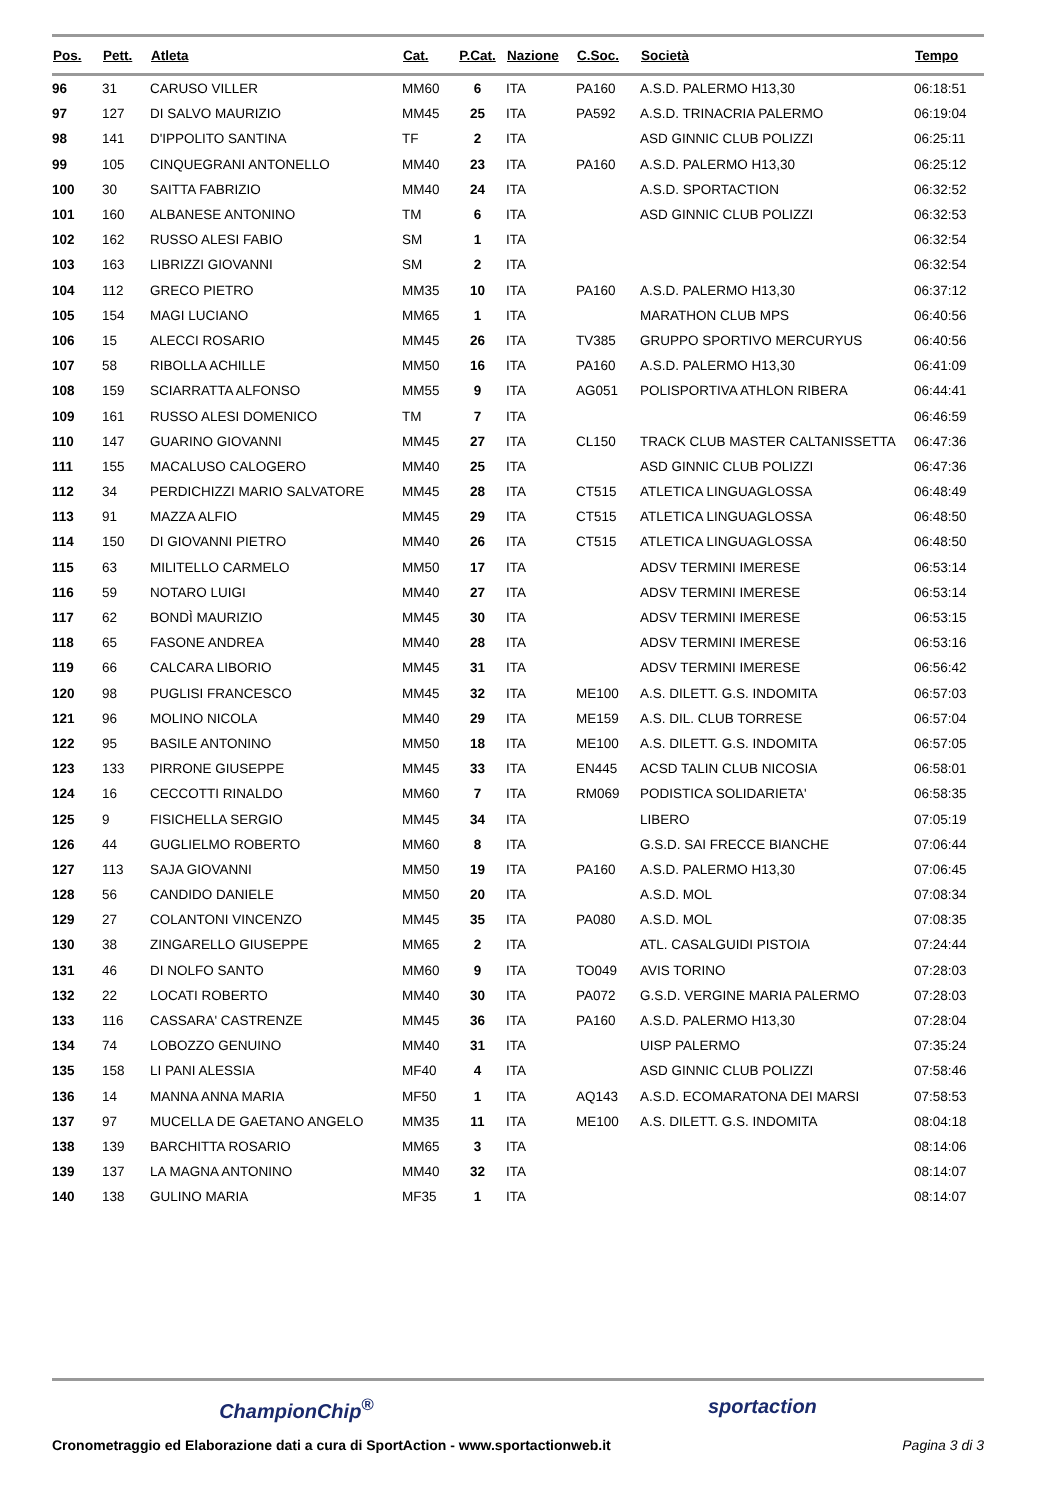| Pos. | Pett. | Atleta | Cat. | P.Cat. | Nazione | C.Soc. | Società | Tempo |
| --- | --- | --- | --- | --- | --- | --- | --- | --- |
| 96 | 31 | CARUSO VILLER | MM60 | 6 | ITA | PA160 | A.S.D. PALERMO H13,30 | 06:18:51 |
| 97 | 127 | DI SALVO MAURIZIO | MM45 | 25 | ITA | PA592 | A.S.D. TRINACRIA PALERMO | 06:19:04 |
| 98 | 141 | D'IPPOLITO SANTINA | TF | 2 | ITA | | ASD GINNIC CLUB POLIZZI | 06:25:11 |
| 99 | 105 | CINQUEGRANI ANTONELLO | MM40 | 23 | ITA | PA160 | A.S.D. PALERMO H13,30 | 06:25:12 |
| 100 | 30 | SAITTA FABRIZIO | MM40 | 24 | ITA | | A.S.D. SPORTACTION | 06:32:52 |
| 101 | 160 | ALBANESE ANTONINO | TM | 6 | ITA | | ASD GINNIC CLUB POLIZZI | 06:32:53 |
| 102 | 162 | RUSSO ALESI FABIO | SM | 1 | ITA | | | 06:32:54 |
| 103 | 163 | LIBRIZZI GIOVANNI | SM | 2 | ITA | | | 06:32:54 |
| 104 | 112 | GRECO PIETRO | MM35 | 10 | ITA | PA160 | A.S.D. PALERMO H13,30 | 06:37:12 |
| 105 | 154 | MAGI LUCIANO | MM65 | 1 | ITA | | MARATHON CLUB MPS | 06:40:56 |
| 106 | 15 | ALECCI ROSARIO | MM45 | 26 | ITA | TV385 | GRUPPO SPORTIVO MERCURYUS | 06:40:56 |
| 107 | 58 | RIBOLLA ACHILLE | MM50 | 16 | ITA | PA160 | A.S.D. PALERMO H13,30 | 06:41:09 |
| 108 | 159 | SCIARRATTA ALFONSO | MM55 | 9 | ITA | AG051 | POLISPORTIVA ATHLON RIBERA | 06:44:41 |
| 109 | 161 | RUSSO ALESI DOMENICO | TM | 7 | ITA | | | 06:46:59 |
| 110 | 147 | GUARINO GIOVANNI | MM45 | 27 | ITA | CL150 | TRACK CLUB MASTER CALTANISSETTA | 06:47:36 |
| 111 | 155 | MACALUSO CALOGERO | MM40 | 25 | ITA | | ASD GINNIC CLUB POLIZZI | 06:47:36 |
| 112 | 34 | PERDICHIZZI MARIO SALVATORE | MM45 | 28 | ITA | CT515 | ATLETICA LINGUAGLOSSA | 06:48:49 |
| 113 | 91 | MAZZA ALFIO | MM45 | 29 | ITA | CT515 | ATLETICA LINGUAGLOSSA | 06:48:50 |
| 114 | 150 | DI GIOVANNI PIETRO | MM40 | 26 | ITA | CT515 | ATLETICA LINGUAGLOSSA | 06:48:50 |
| 115 | 63 | MILITELLO CARMELO | MM50 | 17 | ITA | | ADSV TERMINI IMERESE | 06:53:14 |
| 116 | 59 | NOTARO LUIGI | MM40 | 27 | ITA | | ADSV TERMINI IMERESE | 06:53:14 |
| 117 | 62 | BONDÌ MAURIZIO | MM45 | 30 | ITA | | ADSV TERMINI IMERESE | 06:53:15 |
| 118 | 65 | FASONE ANDREA | MM40 | 28 | ITA | | ADSV TERMINI IMERESE | 06:53:16 |
| 119 | 66 | CALCARA LIBORIO | MM45 | 31 | ITA | | ADSV TERMINI IMERESE | 06:56:42 |
| 120 | 98 | PUGLISI FRANCESCO | MM45 | 32 | ITA | ME100 | A.S. DILETT. G.S. INDOMITA | 06:57:03 |
| 121 | 96 | MOLINO NICOLA | MM40 | 29 | ITA | ME159 | A.S. DIL. CLUB TORRESE | 06:57:04 |
| 122 | 95 | BASILE ANTONINO | MM50 | 18 | ITA | ME100 | A.S. DILETT. G.S. INDOMITA | 06:57:05 |
| 123 | 133 | PIRRONE GIUSEPPE | MM45 | 33 | ITA | EN445 | ACSD TALIN CLUB NICOSIA | 06:58:01 |
| 124 | 16 | CECCOTTI RINALDO | MM60 | 7 | ITA | RM069 | PODISTICA SOLIDARIETA' | 06:58:35 |
| 125 | 9 | FISICHELLA SERGIO | MM45 | 34 | ITA | | LIBERO | 07:05:19 |
| 126 | 44 | GUGLIELMO ROBERTO | MM60 | 8 | ITA | | G.S.D. SAI FRECCE BIANCHE | 07:06:44 |
| 127 | 113 | SAJA GIOVANNI | MM50 | 19 | ITA | PA160 | A.S.D. PALERMO H13,30 | 07:06:45 |
| 128 | 56 | CANDIDO DANIELE | MM50 | 20 | ITA | | A.S.D. MOL | 07:08:34 |
| 129 | 27 | COLANTONI VINCENZO | MM45 | 35 | ITA | PA080 | A.S.D. MOL | 07:08:35 |
| 130 | 38 | ZINGARELLO GIUSEPPE | MM65 | 2 | ITA | | ATL. CASALGUIDI PISTOIA | 07:24:44 |
| 131 | 46 | DI NOLFO SANTO | MM60 | 9 | ITA | TO049 | AVIS TORINO | 07:28:03 |
| 132 | 22 | LOCATI ROBERTO | MM40 | 30 | ITA | PA072 | G.S.D. VERGINE MARIA PALERMO | 07:28:03 |
| 133 | 116 | CASSARA' CASTRENZE | MM45 | 36 | ITA | PA160 | A.S.D. PALERMO H13,30 | 07:28:04 |
| 134 | 74 | LOBOZZO GENUINO | MM40 | 31 | ITA | | UISP PALERMO | 07:35:24 |
| 135 | 158 | LI PANI ALESSIA | MF40 | 4 | ITA | | ASD GINNIC CLUB POLIZZI | 07:58:46 |
| 136 | 14 | MANNA ANNA MARIA | MF50 | 1 | ITA | AQ143 | A.S.D. ECOMARATONA DEI MARSI | 07:58:53 |
| 137 | 97 | MUCELLA DE GAETANO ANGELO | MM35 | 11 | ITA | ME100 | A.S. DILETT. G.S. INDOMITA | 08:04:18 |
| 138 | 139 | BARCHITTA ROSARIO | MM65 | 3 | ITA | | | 08:14:06 |
| 139 | 137 | LA MAGNA ANTONINO | MM40 | 32 | ITA | | | 08:14:07 |
| 140 | 138 | GULINO MARIA | MF35 | 1 | ITA | | | 08:14:07 |
ChampionChip<sup>®</sup> sportaction
Cronometraggio ed Elaborazione dati a cura di SportAction - www.sportactionweb.it Pagina 3 di 3